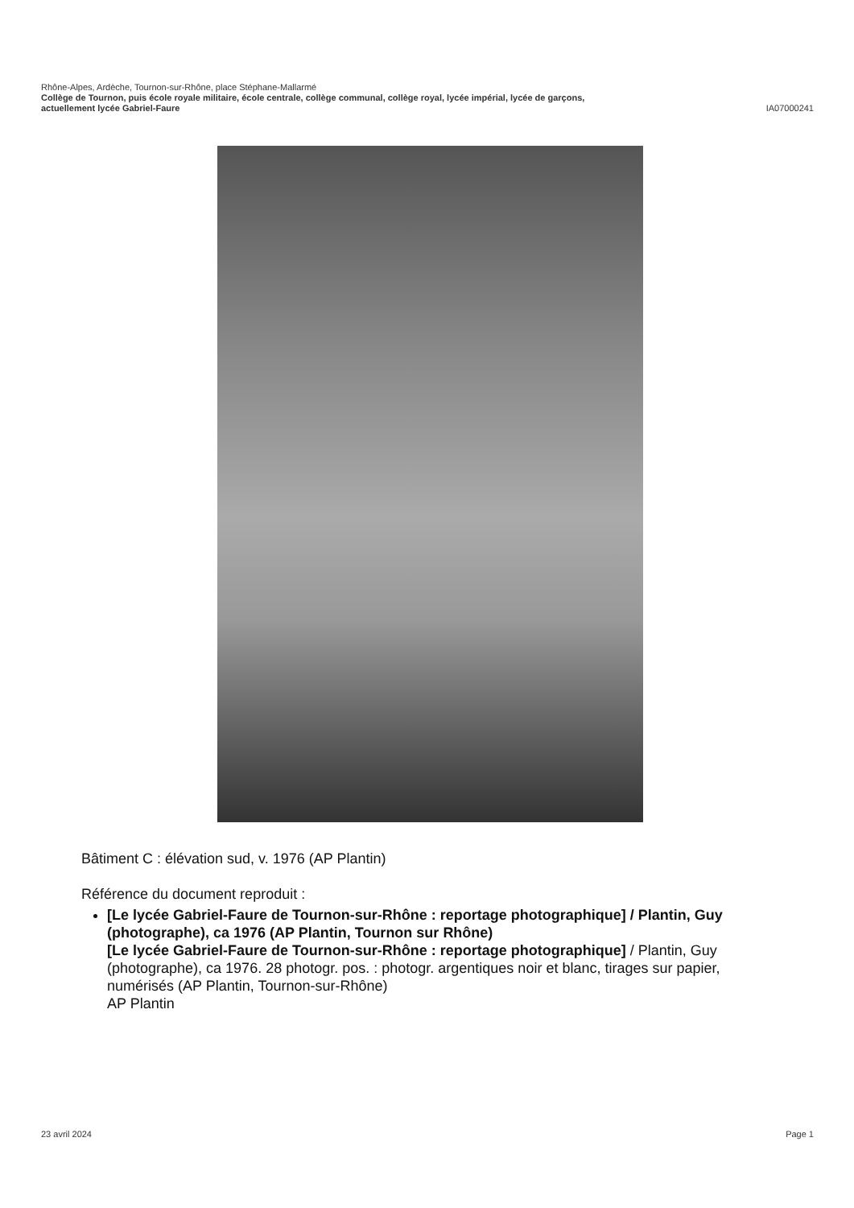Rhône-Alpes, Ardèche, Tournon-sur-Rhône, place Stéphane-Mallarmé
Collège de Tournon, puis école royale militaire, école centrale, collège communal, collège royal, lycée impérial, lycée de garçons,
actuellement lycée Gabriel-Faure IA07000241
Bâtiment C : élévation sud, v. 1976 (AP Plantin)
Référence du document reproduit :
[Le lycée Gabriel-Faure de Tournon-sur-Rhône : reportage photographique] / Plantin, Guy (photographe), ca 1976 (AP Plantin, Tournon sur Rhône)
[Le lycée Gabriel-Faure de Tournon-sur-Rhône : reportage photographique] / Plantin, Guy (photographe), ca 1976. 28 photogr. pos. : photogr. argentiques noir et blanc, tirages sur papier, numérisés (AP Plantin, Tournon-sur-Rhône)
AP Plantin
23 avril 2024 Page 1